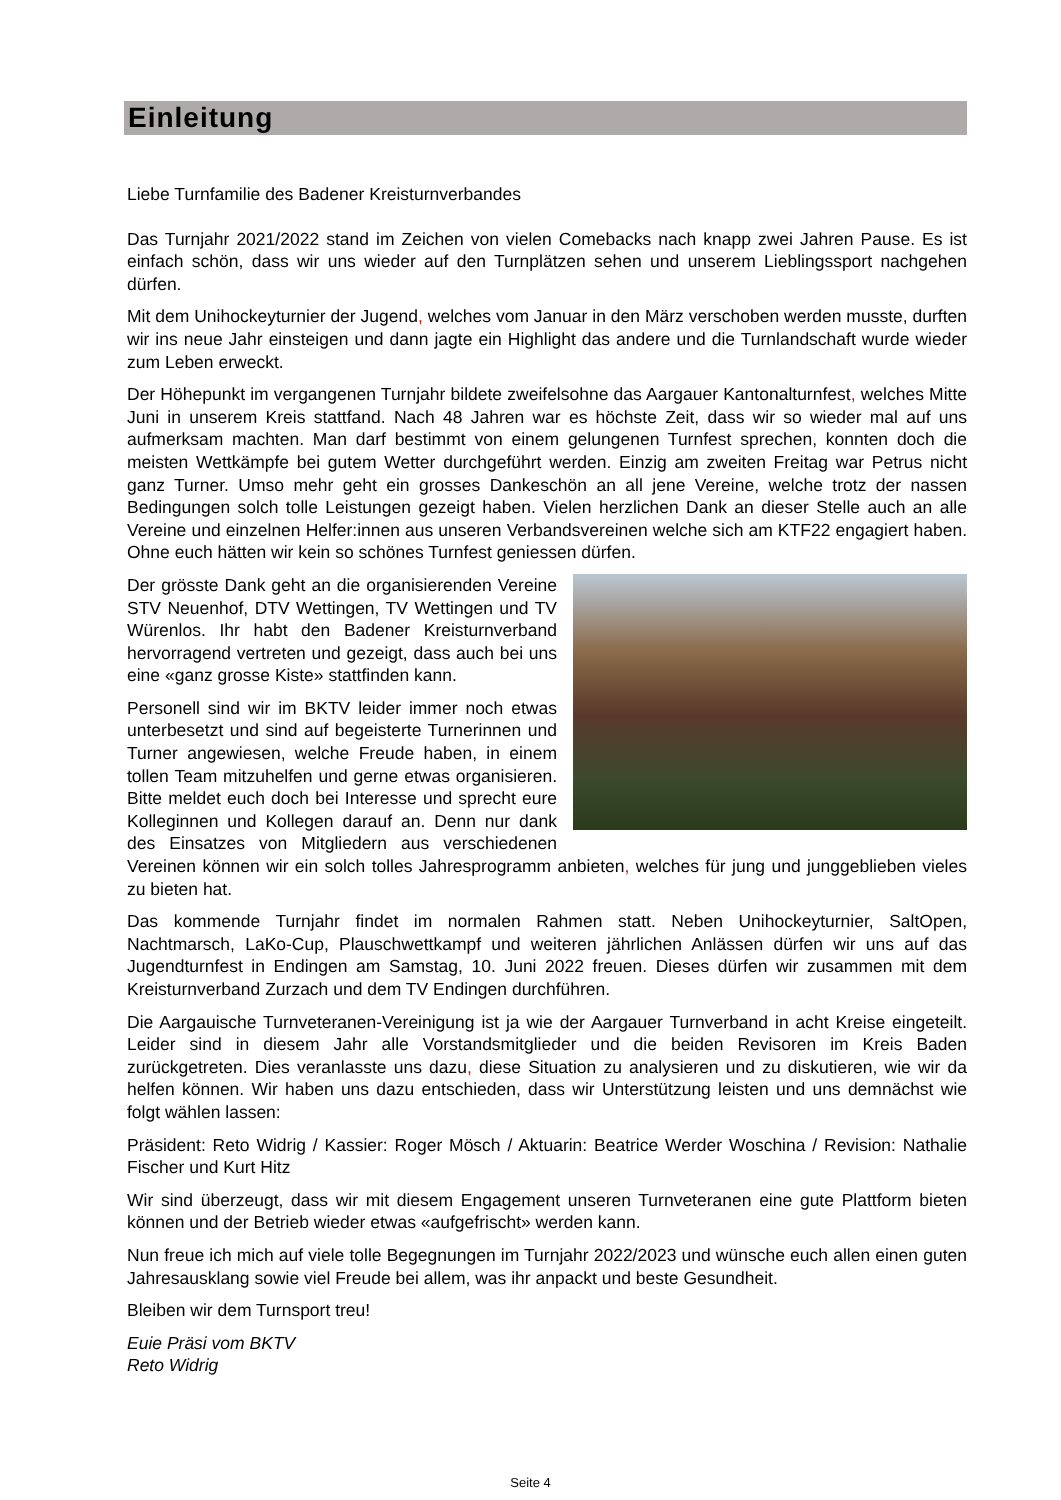Einleitung
Liebe Turnfamilie des Badener Kreisturnverbandes
Das Turnjahr 2021/2022 stand im Zeichen von vielen Comebacks nach knapp zwei Jahren Pause. Es ist einfach schön, dass wir uns wieder auf den Turnplätzen sehen und unserem Lieblingssport nachgehen dürfen.
Mit dem Unihockeyturnier der Jugend, welches vom Januar in den März verschoben werden musste, durften wir ins neue Jahr einsteigen und dann jagte ein Highlight das andere und die Turnlandschaft wurde wieder zum Leben erweckt.
Der Höhepunkt im vergangenen Turnjahr bildete zweifelsohne das Aargauer Kantonalturnfest, welches Mitte Juni in unserem Kreis stattfand. Nach 48 Jahren war es höchste Zeit, dass wir so wieder mal auf uns aufmerksam machten. Man darf bestimmt von einem gelungenen Turnfest sprechen, konnten doch die meisten Wettkämpfe bei gutem Wetter durchgeführt werden. Einzig am zweiten Freitag war Petrus nicht ganz Turner. Umso mehr geht ein grosses Dankeschön an all jene Vereine, welche trotz der nassen Bedingungen solch tolle Leistungen gezeigt haben. Vielen herzlichen Dank an dieser Stelle auch an alle Vereine und einzelnen Helfer:innen aus unseren Verbandsvereinen welche sich am KTF22 engagiert haben. Ohne euch hätten wir kein so schönes Turnfest geniessen dürfen.
Der grösste Dank geht an die organisierenden Vereine STV Neuenhof, DTV Wettingen, TV Wettingen und TV Würenlos. Ihr habt den Badener Kreisturnverband hervorragend vertreten und gezeigt, dass auch bei uns eine «ganz grosse Kiste» stattfinden kann.
Personell sind wir im BKTV leider immer noch etwas unterbesetzt und sind auf begeisterte Turnerinnen und Turner angewiesen, welche Freude haben, in einem tollen Team mitzuhelfen und gerne etwas organisieren. Bitte meldet euch doch bei Interesse und sprecht eure Kolleginnen und Kollegen darauf an. Denn nur dank des Einsatzes von Mitgliedern aus verschiedenen Vereinen können wir ein solch tolles Jahresprogramm anbieten, welches für jung und junggeblieben vieles zu bieten hat.
Das kommende Turnjahr findet im normalen Rahmen statt. Neben Unihockeyturnier, SaltOpen, Nachtmarsch, LaKo-Cup, Plauschwettkampf und weiteren jährlichen Anlässen dürfen wir uns auf das Jugendturnfest in Endingen am Samstag, 10. Juni 2022 freuen. Dieses dürfen wir zusammen mit dem Kreisturnverband Zurzach und dem TV Endingen durchführen.
Die Aargauische Turnveteranen-Vereinigung ist ja wie der Aargauer Turnverband in acht Kreise eingeteilt. Leider sind in diesem Jahr alle Vorstandsmitglieder und die beiden Revisoren im Kreis Baden zurückgetreten. Dies veranlasste uns dazu, diese Situation zu analysieren und zu diskutieren, wie wir da helfen können. Wir haben uns dazu entschieden, dass wir Unterstützung leisten und uns demnächst wie folgt wählen lassen:
Präsident: Reto Widrig / Kassier: Roger Mösch / Aktuarin: Beatrice Werder Woschina / Revision: Nathalie Fischer und Kurt Hitz
Wir sind überzeugt, dass wir mit diesem Engagement unseren Turnveteranen eine gute Plattform bieten können und der Betrieb wieder etwas «aufgefrischt» werden kann.
Nun freue ich mich auf viele tolle Begegnungen im Turnjahr 2022/2023 und wünsche euch allen einen guten Jahresausklang sowie viel Freude bei allem, was ihr anpackt und beste Gesundheit.
Bleiben wir dem Turnsport treu!
Euie Präsi vom BKTV
Reto Widrig
Seite 4